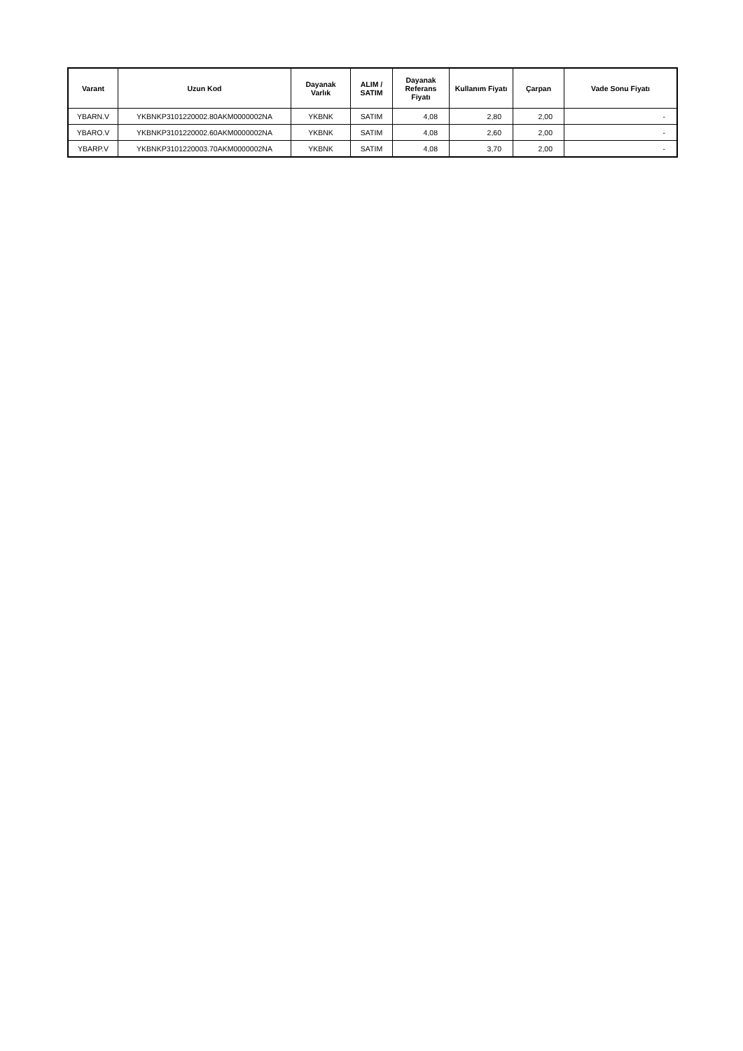| Varant | Uzun Kod | Dayanak Varlık | ALIM / SATIM | Dayanak Referans Fiyatı | Kullanım Fiyatı | Çarpan | Vade Sonu Fiyatı |
| --- | --- | --- | --- | --- | --- | --- | --- |
| YBARN.V | YKBNKP3101220002.80AKM0000002NA | YKBNK | SATIM | 4,08 | 2,80 | 2,00 | - |
| YBARO.V | YKBNKP3101220002.60AKM0000002NA | YKBNK | SATIM | 4,08 | 2,60 | 2,00 | - |
| YBARP.V | YKBNKP3101220003.70AKM0000002NA | YKBNK | SATIM | 4,08 | 3,70 | 2,00 | - |